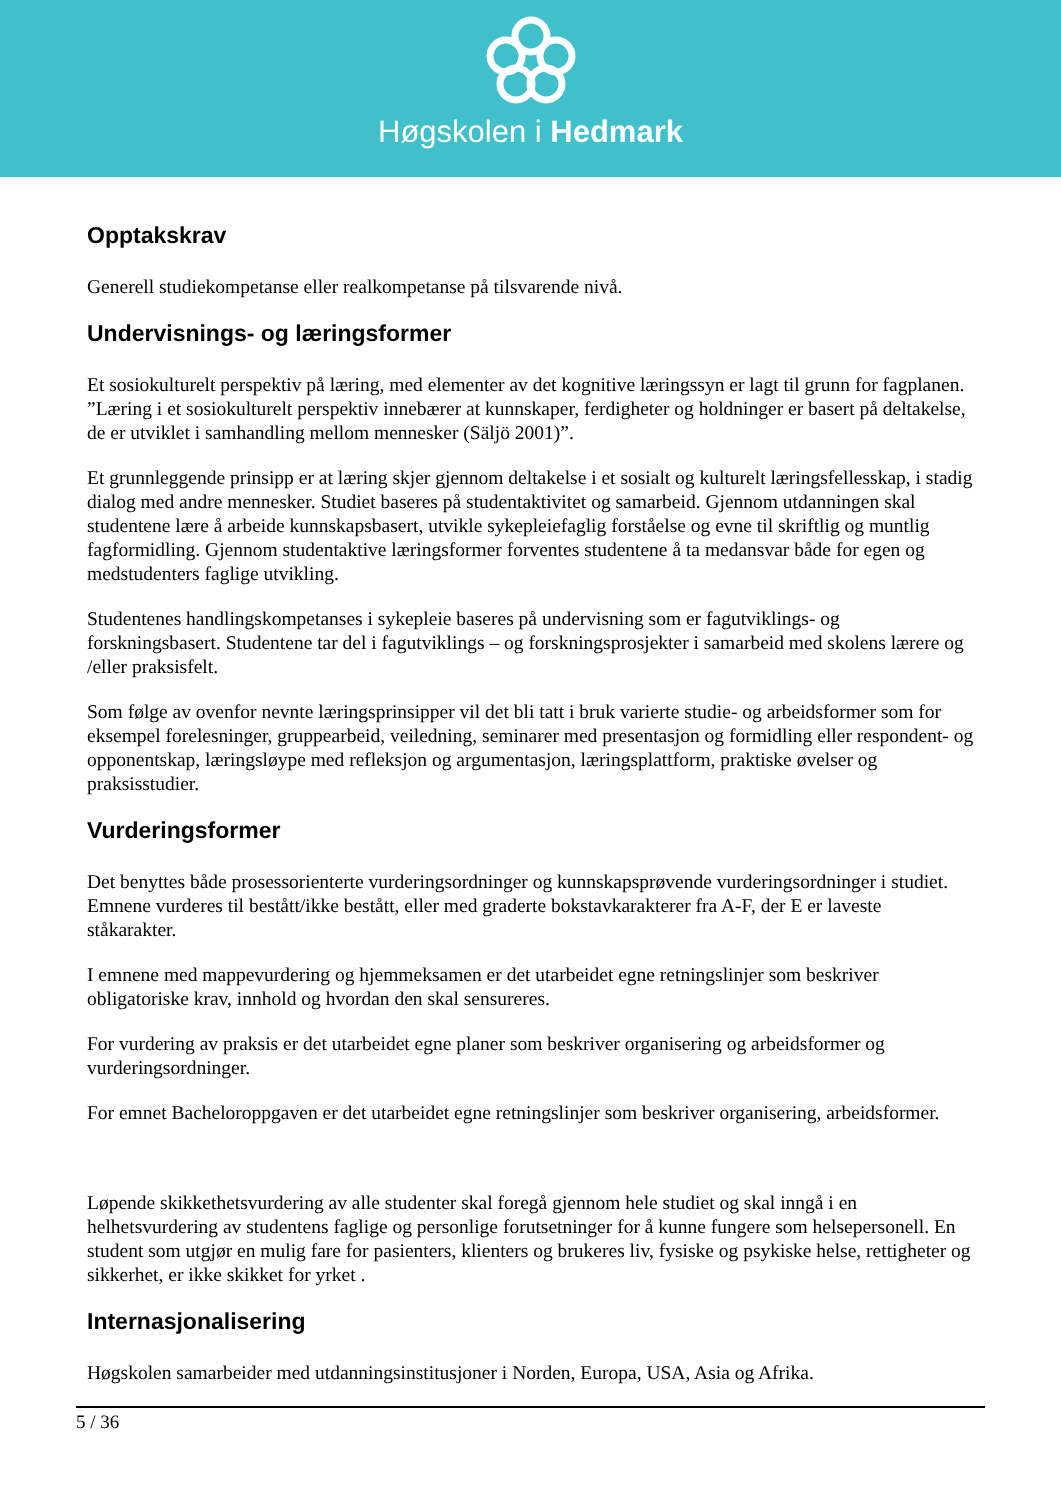Høgskolen i Hedmark
Opptakskrav
Generell studiekompetanse eller realkompetanse på tilsvarende nivå.
Undervisnings- og læringsformer
Et sosiokulturelt perspektiv på læring, med elementer av det kognitive læringssyn er lagt til grunn for fagplanen. ”Læring i et sosiokulturelt perspektiv innebærer at kunnskaper, ferdigheter og holdninger er basert på deltakelse, de er utviklet i samhandling mellom mennesker (Säljö 2001)”.
Et grunnleggende prinsipp er at læring skjer gjennom deltakelse i et sosialt og kulturelt læringsfellesskap, i stadig dialog med andre mennesker. Studiet baseres på studentaktivitet og samarbeid. Gjennom utdanningen skal studentene lære å arbeide kunnskapsbasert, utvikle sykepleiefaglig forståelse og evne til skriftlig og muntlig fagformidling. Gjennom studentaktive læringsformer forventes studentene å ta medansvar både for egen og medstudenters faglige utvikling.
Studentenes handlingskompetanses i sykepleie baseres på undervisning som er fagutviklings- og forskningsbasert. Studentene tar del i fagutviklings – og forskningsprosjekter i samarbeid med skolens lærere og /eller praksisfelt.
Som følge av ovenfor nevnte læringsprinsipper vil det bli tatt i bruk varierte studie- og arbeidsformer som for eksempel forelesninger, gruppearbeid, veiledning, seminarer med presentasjon og formidling eller respondent- og opponentskap, læringsløype med refleksjon og argumentasjon, læringsplattform, praktiske øvelser og praksisstudier.
Vurderingsformer
Det benyttes både prosessorienterte vurderingsordninger og kunnskapsprøvende vurderingsordninger i studiet. Emnene vurderes til bestått/ikke bestått, eller med graderte bokstavkarakterer fra A-F, der E er laveste ståkarakter.
I emnene med mappevurdering og hjemmeksamen er det utarbeidet egne retningslinjer som beskriver obligatoriske krav, innhold og hvordan den skal sensureres.
For vurdering av praksis er det utarbeidet egne planer som beskriver organisering og arbeidsformer og vurderingsordninger.
For emnet Bacheloroppgaven er det utarbeidet egne retningslinjer som beskriver organisering, arbeidsformer.
Løpende skikkethetsvurdering av alle studenter skal foregå gjennom hele studiet og skal inngå i en helhetsvurdering av studentens faglige og personlige forutsetninger for å kunne fungere som helsepersonell. En student som utgjør en mulig fare for pasienters, klienters og brukeres liv, fysiske og psykiske helse, rettigheter og sikkerhet, er ikke skikket for yrket .
Internasjonalisering
Høgskolen samarbeider med utdanningsinstitusjoner i Norden, Europa, USA, Asia og Afrika.
5 / 36